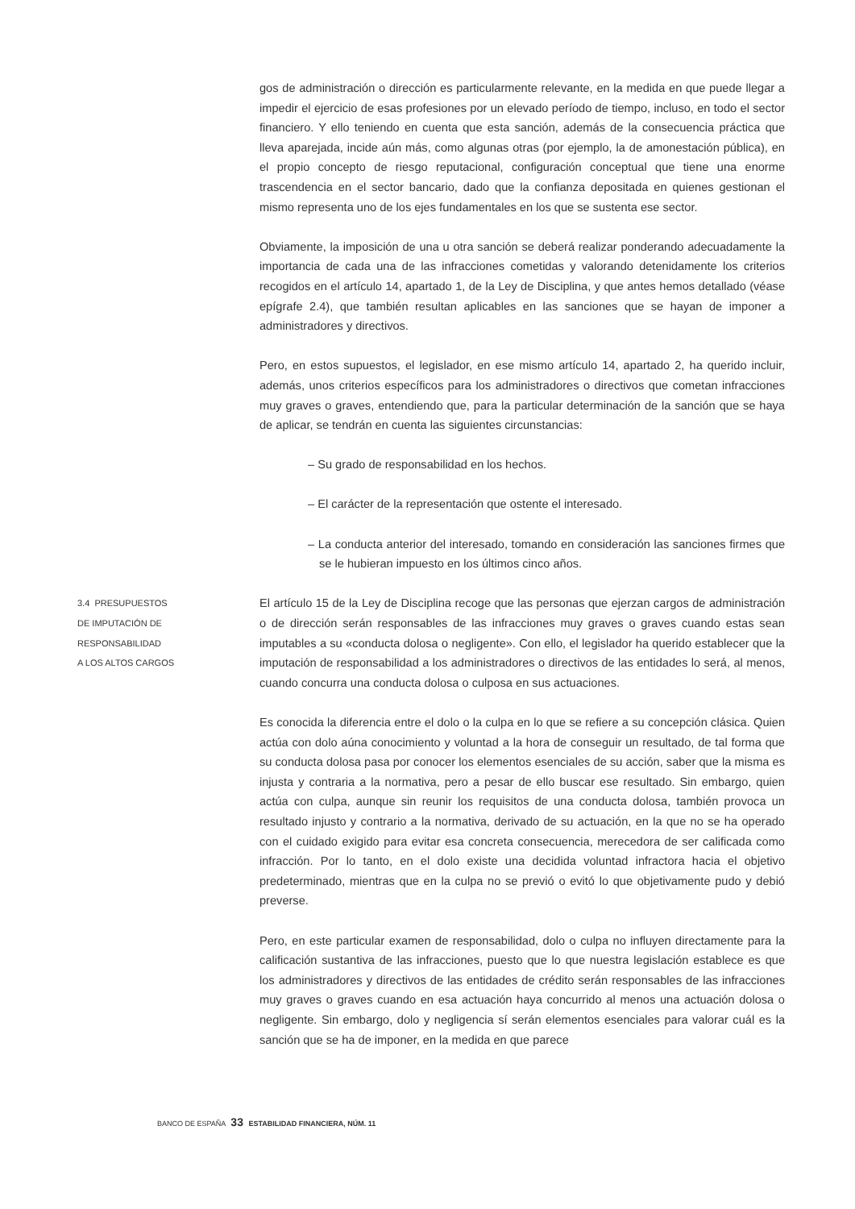gos de administración o dirección es particularmente relevante, en la medida en que puede llegar a impedir el ejercicio de esas profesiones por un elevado período de tiempo, incluso, en todo el sector financiero. Y ello teniendo en cuenta que esta sanción, además de la consecuencia práctica que lleva aparejada, incide aún más, como algunas otras (por ejemplo, la de amonestación pública), en el propio concepto de riesgo reputacional, configuración conceptual que tiene una enorme trascendencia en el sector bancario, dado que la confianza depositada en quienes gestionan el mismo representa uno de los ejes fundamentales en los que se sustenta ese sector.
Obviamente, la imposición de una u otra sanción se deberá realizar ponderando adecuadamente la importancia de cada una de las infracciones cometidas y valorando detenidamente los criterios recogidos en el artículo 14, apartado 1, de la Ley de Disciplina, y que antes hemos detallado (véase epígrafe 2.4), que también resultan aplicables en las sanciones que se hayan de imponer a administradores y directivos.
Pero, en estos supuestos, el legislador, en ese mismo artículo 14, apartado 2, ha querido incluir, además, unos criterios específicos para los administradores o directivos que cometan infracciones muy graves o graves, entendiendo que, para la particular determinación de la sanción que se haya de aplicar, se tendrán en cuenta las siguientes circunstancias:
– Su grado de responsabilidad en los hechos.
– El carácter de la representación que ostente el interesado.
– La conducta anterior del interesado, tomando en consideración las sanciones firmes que se le hubieran impuesto en los últimos cinco años.
3.4 PRESUPUESTOS
DE IMPUTACIÓN DE
RESPONSABILIDAD
A LOS ALTOS CARGOS
El artículo 15 de la Ley de Disciplina recoge que las personas que ejerzan cargos de administración o de dirección serán responsables de las infracciones muy graves o graves cuando estas sean imputables a su «conducta dolosa o negligente». Con ello, el legislador ha querido establecer que la imputación de responsabilidad a los administradores o directivos de las entidades lo será, al menos, cuando concurra una conducta dolosa o culposa en sus actuaciones.
Es conocida la diferencia entre el dolo o la culpa en lo que se refiere a su concepción clásica. Quien actúa con dolo aúna conocimiento y voluntad a la hora de conseguir un resultado, de tal forma que su conducta dolosa pasa por conocer los elementos esenciales de su acción, saber que la misma es injusta y contraria a la normativa, pero a pesar de ello buscar ese resultado. Sin embargo, quien actúa con culpa, aunque sin reunir los requisitos de una conducta dolosa, también provoca un resultado injusto y contrario a la normativa, derivado de su actuación, en la que no se ha operado con el cuidado exigido para evitar esa concreta consecuencia, merecedora de ser calificada como infracción. Por lo tanto, en el dolo existe una decidida voluntad infractora hacia el objetivo predeterminado, mientras que en la culpa no se previó o evitó lo que objetivamente pudo y debió preverse.
Pero, en este particular examen de responsabilidad, dolo o culpa no influyen directamente para la calificación sustantiva de las infracciones, puesto que lo que nuestra legislación establece es que los administradores y directivos de las entidades de crédito serán responsables de las infracciones muy graves o graves cuando en esa actuación haya concurrido al menos una actuación dolosa o negligente. Sin embargo, dolo y negligencia sí serán elementos esenciales para valorar cuál es la sanción que se ha de imponer, en la medida en que parece
BANCO DE ESPAÑA 33 ESTABILIDAD FINANCIERA, NÚM. 11